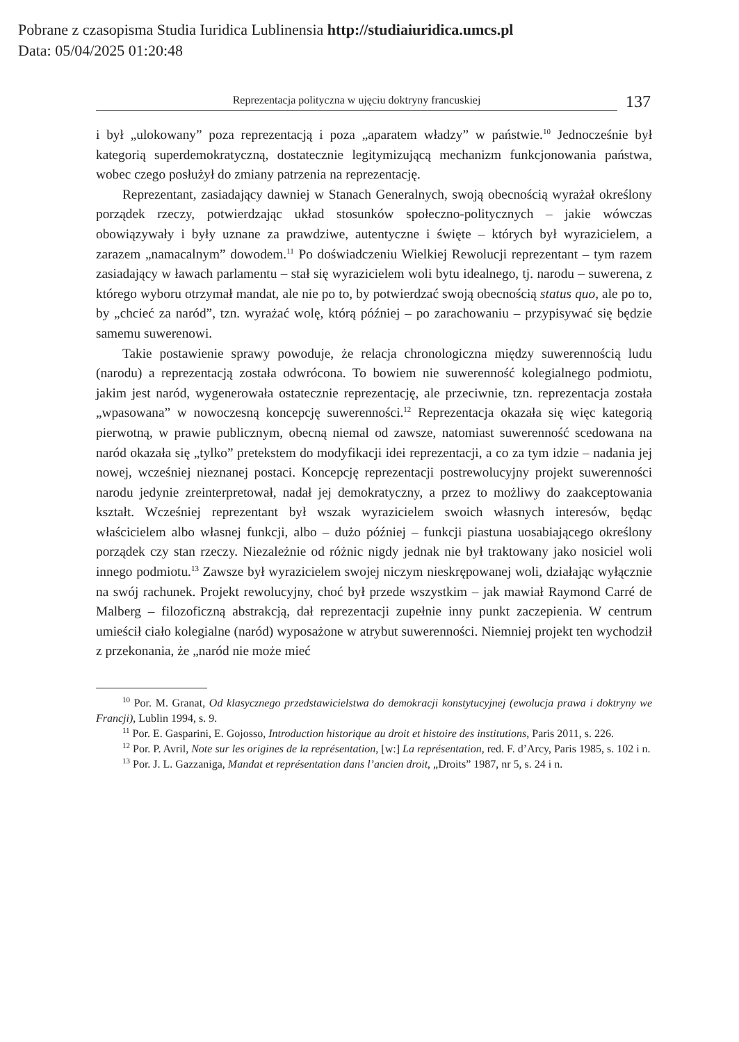Pobrane z czasopisma Studia Iuridica Lublinensia http://studiaiuridica.umcs.pl
Data: 05/04/2025 01:20:48
Reprezentacja polityczna w ujęciu doktryny francuskiej
137
i był „ulokowany” poza reprezentacją i poza „aparatem władzy” w państwie.<sup>10</sup> Jednocześnie był kategorią superdemokratyczną, dostatecznie legitymizującą mechanizm funkcjonowania państwa, wobec czego posłużył do zmiany patrzenia na reprezentację.
Reprezentant, zasiadający dawniej w Stanach Generalnych, swoją obecnością wyrażał określony porządek rzeczy, potwierdzając układ stosunków społeczno-politycznych – jakie wówczas obowiązywały i były uznane za prawdziwe, autentyczne i święte – których był wyrazicielem, a zarazem „namacalnym” dowodem.<sup>11</sup> Po doświadczeniu Wielkiej Rewolucji reprezentant – tym razem zasiadający w ławach parlamentu – stał się wyrazicielem woli bytu idealnego, tj. narodu – suwerena, z którego wyboru otrzymał mandat, ale nie po to, by potwierdzać swoją obecnością status quo, ale po to, by „chcieć za naród”, tzn. wyrażać wolę, którą później – po zarachowaniu – przypisywać się będzie samemu suwerenowi.
Takie postawienie sprawy powoduje, że relacja chronologiczna między suwerennością ludu (narodu) a reprezentacją została odwrócona. To bowiem nie suwerenność kolegialnego podmiotu, jakim jest naród, wygenerowała ostatecznie reprezentację, ale przeciwnie, tzn. reprezentacja została „wpasowana” w nowoczesną koncepcję suwerenności.<sup>12</sup> Reprezentacja okazała się więc kategorią pierwotną, w prawie publicznym, obecną niemal od zawsze, natomiast suwerenność scedowana na naród okazała się „tylko” pretekstem do modyfikacji idei reprezentacji, a co za tym idzie – nadania jej nowej, wcześniej nieznanej postaci. Koncepcję reprezentacji postrewolucyjny projekt suwerenności narodu jedynie zreinterpretował, nadał jej demokratyczny, a przez to możliwy do zaakceptowania kształt. Wcześniej reprezentant był wszak wyrazicielem swoich własnych interesów, będąc właścicielem albo własnej funkcji, albo – dużo później – funkcji piastuna uosabiającego określony porządek czy stan rzeczy. Niezależnie od różnic nigdy jednak nie był traktowany jako nosiciel woli innego podmiotu.<sup>13</sup> Zawsze był wyrazicielem swojej niczym nieskrępowanej woli, działając wyłącznie na swój rachunek. Projekt rewolucyjny, choć był przede wszystkim – jak mawiał Raymond Carré de Malberg – filozoficzną abstrakcją, dał reprezentacji zupełnie inny punkt zaczepienia. W centrum umieścił ciało kolegialne (naród) wyposażone w atrybut suwerenności. Niemniej projekt ten wychodził z przekonania, że „naród nie może mieć
<sup>10</sup> Por. M. Granat, Od klasycznego przedstawicielstwa do demokracji konstytucyjnej (ewolucja prawa i doktryny we Francji), Lublin 1994, s. 9.
<sup>11</sup> Por. E. Gasparini, E. Gojosso, Introduction historique au droit et histoire des institutions, Paris 2011, s. 226.
<sup>12</sup> Por. P. Avril, Note sur les origines de la représentation, [w:] La représentation, red. F. d’Arcy, Paris 1985, s. 102 i n.
<sup>13</sup> Por. J. L. Gazzaniga, Mandat et représentation dans l’ancien droit, „Droits” 1987, nr 5, s. 24 i n.